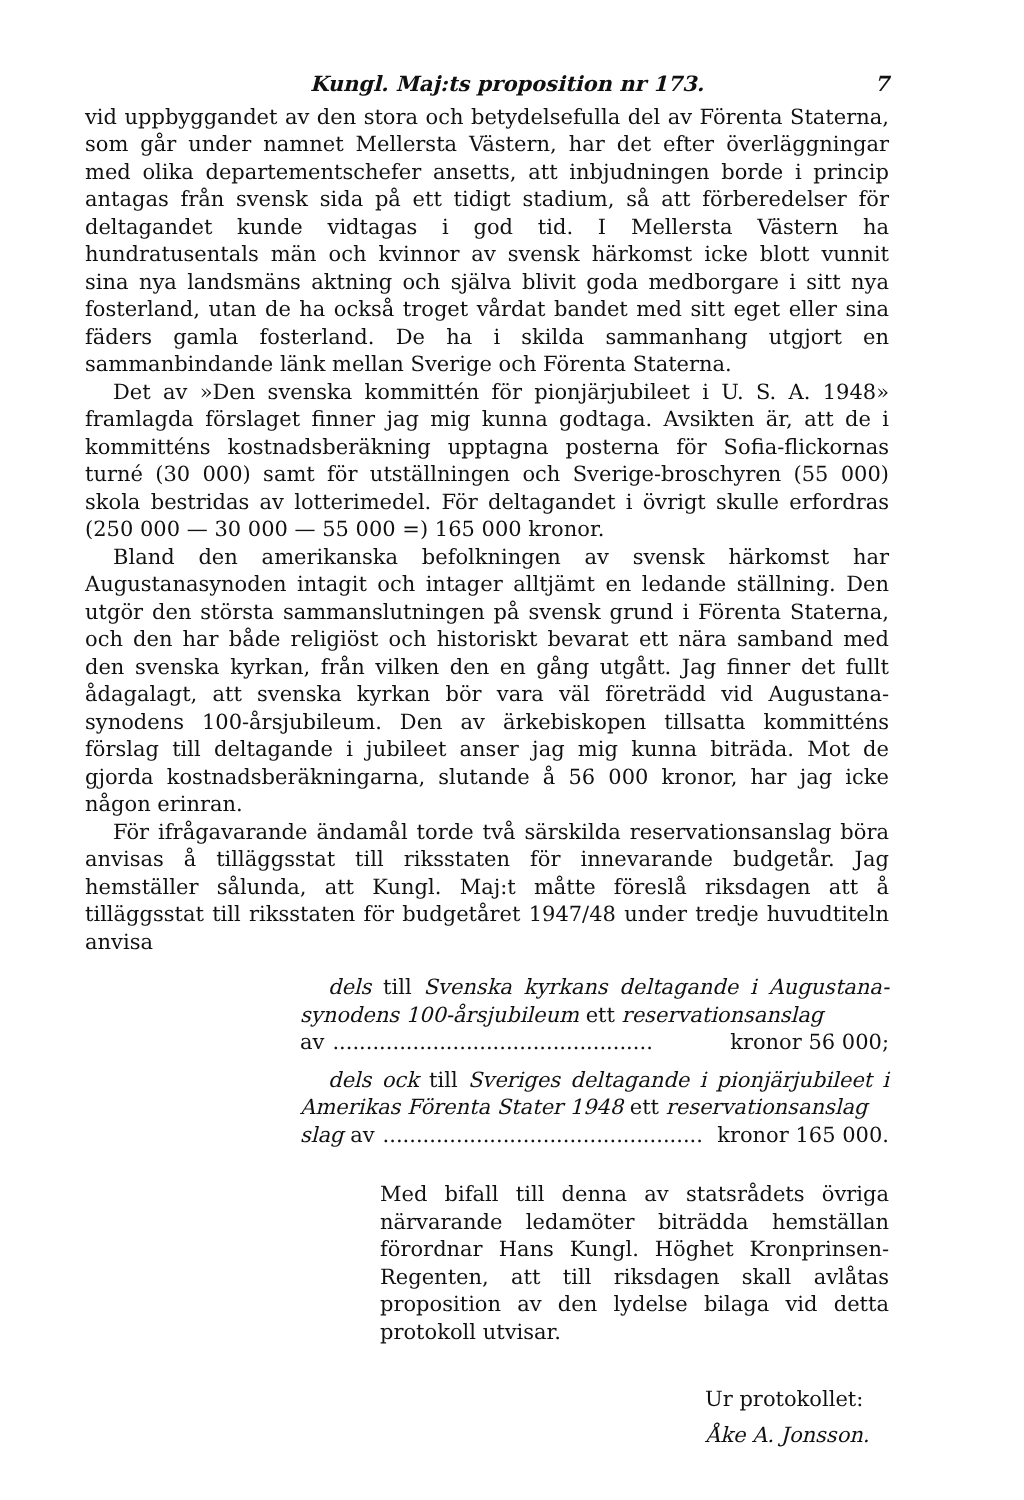Kungl. Maj:ts proposition nr 173. 7
vid uppbyggandet av den stora och betydelsefulla del av Förenta Staterna, som går under namnet Mellersta Västern, har det efter överläggningar med olika departementschefer ansetts, att inbjudningen borde i princip antagas från svensk sida på ett tidigt stadium, så att förberedelser för deltagandet kunde vidtagas i god tid. I Mellersta Västern ha hundratusentals män och kvinnor av svensk härkomst icke blott vunnit sina nya landsmäns aktning och själva blivit goda medborgare i sitt nya fosterland, utan de ha också troget vårdat bandet med sitt eget eller sina fäders gamla fosterland. De ha i skilda sammanhang utgjort en sammanbindande länk mellan Sverige och Förenta Staterna.
Det av »Den svenska kommittén för pionjärjubileet i U. S. A. 1948» framlagda förslaget finner jag mig kunna godtaga. Avsikten är, att de i kommitténs kostnadsberäkning upptagna posterna för Sofia-flickornas turné (30 000) samt för utställningen och Sverige-broschyren (55 000) skola bestridas av lotterimedel. För deltagandet i övrigt skulle erfordras (250 000 — 30 000 — 55 000 =) 165 000 kronor.
Bland den amerikanska befolkningen av svensk härkomst har Augustanasynoden intagit och intager alltjämt en ledande ställning. Den utgör den största sammanslutningen på svensk grund i Förenta Staterna, och den har både religiöst och historiskt bevarat ett nära samband med den svenska kyrkan, från vilken den en gång utgått. Jag finner det fullt ådagalagt, att svenska kyrkan bör vara väl företrädd vid Augustana-synodens 100-årsjubileum. Den av ärkebiskopen tillsatta kommitténs förslag till deltagande i jubileet anser jag mig kunna biträda. Mot de gjorda kostnadsberäkningarna, slutande å 56 000 kronor, har jag icke någon erinran.
För ifrågavarande ändamål torde två särskilda reservationsanslag böra anvisas å tilläggsstat till riksstaten för innevarande budgetår. Jag hemställer sålunda, att Kungl. Maj:t måtte föreslå riksdagen att å tilläggsstat till riksstaten för budgetåret 1947/48 under tredje huvudtiteln anvisa
dels till Svenska kyrkans deltagande i Augustana-synodens 100-årsjubileum ett reservationsanslag
av................................................ kronor 56 000;
dels ock till Sveriges deltagande i pionjärjubileet i Amerikas Förenta Stater 1948 ett reservationsanslag
slag av................................................ kronor 165 000.
Med bifall till denna av statsrådets övriga närvarande ledamöter biträdda hemställan förordnar Hans Kungl. Höghet Kronprinsen-Regenten, att till riksdagen skall avlåtas proposition av den lydelse bilaga vid detta protokoll utvisar.
Ur protokollet:
Åke A. Jonsson.